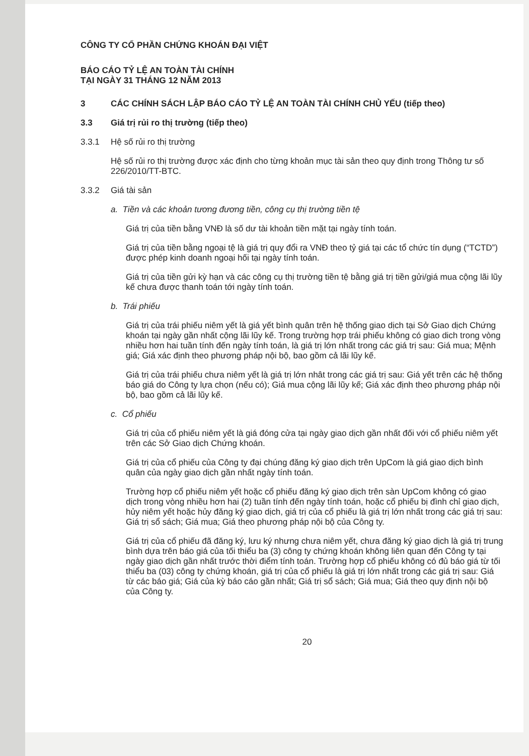CÔNG TY CỔ PHẦN CHỨNG KHOÁN ĐẠI VIỆT
BÁO CÁO TỶ LỆ AN TOÀN TÀI CHÍNH
TẠI NGÀY 31 THÁNG 12 NĂM 2013
3 CÁC CHÍNH SÁCH LẬP BÁO CÁO TỶ LỆ AN TOÀN TÀI CHÍNH CHỦ YẾU (tiếp theo)
3.3 Giá trị rủi ro thị trường (tiếp theo)
3.3.1 Hệ số rủi ro thị trường
Hệ số rủi ro thị trường được xác định cho từng khoản mục tài sản theo quy định trong Thông tư số 226/2010/TT-BTC.
3.3.2 Giá tài sản
a. Tiền và các khoản tương đương tiền, công cụ thị trường tiền tệ
Giá trị của tiền bằng VNĐ là số dư tài khoản tiền mặt tại ngày tính toán.
Giá trị của tiền bằng ngoại tệ là giá trị quy đổi ra VNĐ theo tỷ giá tại các tổ chức tín dụng (“TCTD”) được phép kinh doanh ngoại hối tại ngày tính toán.
Giá trị của tiền gửi kỳ hạn và các công cụ thị trường tiền tệ bằng giá trị tiền gửi/giá mua cộng lãi lũy kế chưa được thanh toán tới ngày tính toán.
b. Trái phiếu
Giá trị của trái phiếu niêm yết là giá yết bình quân trên hệ thống giao dịch tại Sở Giao dịch Chứng khoán tại ngày gần nhất cộng lãi lũy kế. Trong trường hợp trái phiếu không có giao dich trong vòng nhiều hơn hai tuần tính đến ngày tính toán, là giá trị lớn nhất trong các giá trị sau: Giá mua; Mệnh giá; Giá xác định theo phương pháp nội bộ, bao gồm cả lãi lũy kế.
Giá trị của trái phiếu chưa niêm yết là giá trị lớn nhât trong các giá trị sau: Giá yết trên các hệ thống báo giá do Công ty lựa chọn (nếu có); Giá mua cộng lãi lũy kế; Giá xác định theo phương pháp nội bộ, bao gồm cả lãi lũy kế.
c. Cổ phiếu
Giá trị của cổ phiếu niêm yết là giá đóng cửa tại ngày giao dịch gần nhất đối với cổ phiếu niêm yết trên các Sở Giao dịch Chứng khoán.
Giá trị của cổ phiếu của Công ty đại chúng đăng ký giao dịch trên UpCom là giá giao dịch bình quân của ngày giao dịch gần nhất ngày tính toán.
Trường hợp cổ phiếu niêm yết hoặc cổ phiếu đăng ký giao dịch trên sàn UpCom không có giao dịch trong vòng nhiều hơn hai (2) tuần tính đến ngày tính toán, hoặc cổ phiếu bị đình chỉ giao dịch, hủy niêm yết hoặc hủy đăng ký giao dịch, giá trị của cổ phiếu là giá trị lớn nhất trong các giá trị sau: Giá trị sổ sách; Giá mua; Giá theo phương pháp nội bộ của Công ty.
Giá trị của cổ phiếu đã đăng ký, lưu ký nhưng chưa niêm yết, chưa đăng ký giao dịch là giá trị trung bình dựa trên báo giá của tối thiểu ba (3) công ty chứng khoán không liên quan đến Công ty tại ngày giao dịch gần nhất trước thời điểm tính toán. Trường hợp cổ phiếu không có đủ báo giá từ tối thiểu ba (03) công ty chứng khoán, giá trị của cổ phiếu là giá trị lớn nhất trong các giá trị sau: Giá từ các báo giá; Giá của kỳ báo cáo gần nhất; Giá trị sổ sách; Giá mua; Giá theo quy định nội bộ của Công ty.
20